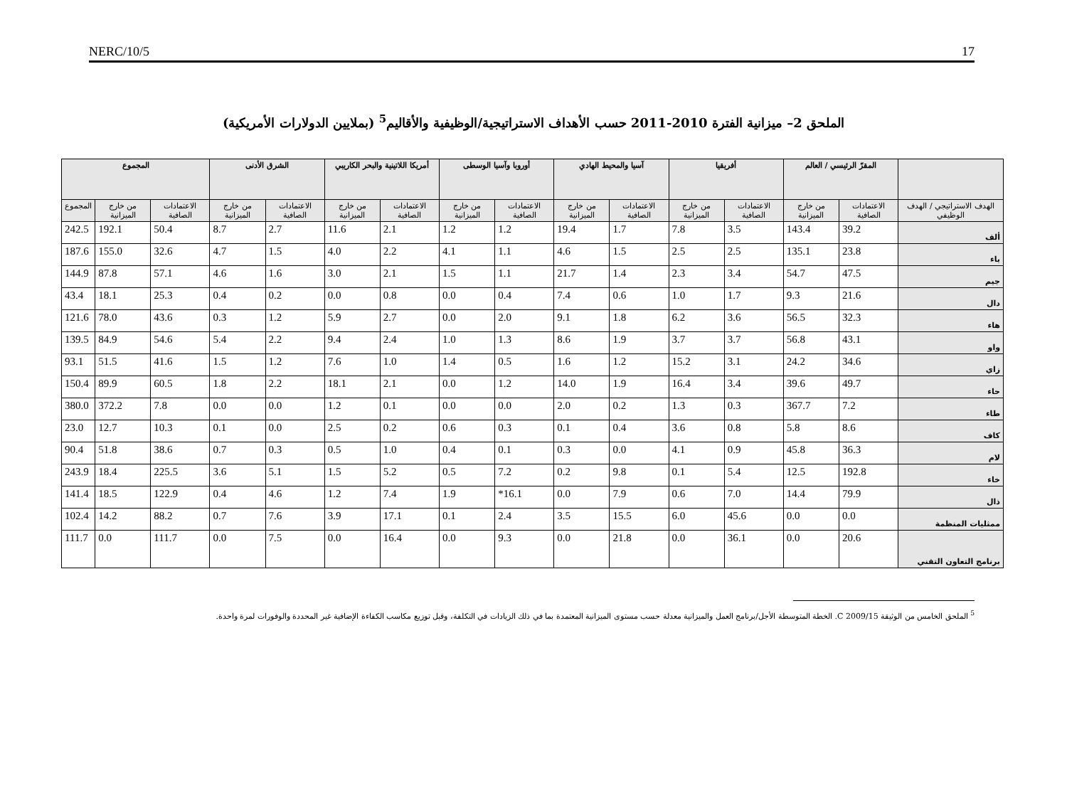NERC/10/5 17
الملحق 2– ميزانية الفترة 2010-2011 حسب الأهداف الاستراتيجية/الوظيفية والأقاليم<sup>5</sup> (بملايين الدولارات الأمريكية)
| | المقرّ الرئيسي / العالم | | أفريقيا | | آسيا والمحيط الهادي | | أوروبا وآسيا الوسطى | | أمريكا اللاتينية والبحر الكاريبي | | الشرق الأدنى | | المجموع | | |
| --- | --- | --- | --- | --- | --- | --- | --- | --- | --- | --- | --- | --- | --- | --- | --- |
| الهدف الاستراتيجي / الهدف الوظيفي | الاعتمادات الصافية | من خارج الميزانية | الاعتمادات الصافية | من خارج الميزانية | الاعتمادات الصافية | من خارج الميزانية | الاعتمادات الصافية | من خارج الميزانية | الاعتمادات الصافية | من خارج الميزانية | الاعتمادات الصافية | من خارج الميزانية | الاعتمادات الصافية | من خارج الميزانية | المجموع |
| ألف | 39.2 | 143.4 | 3.5 | 7.8 | 1.7 | 19.4 | 1.2 | 1.2 | 2.1 | 11.6 | 2.7 | 8.7 | 50.4 | 192.1 | 242.5 |
| باء | 23.8 | 135.1 | 2.5 | 2.5 | 1.5 | 4.6 | 1.1 | 4.1 | 2.2 | 4.0 | 1.5 | 4.7 | 32.6 | 155.0 | 187.6 |
| جيم | 47.5 | 54.7 | 3.4 | 2.3 | 1.4 | 21.7 | 1.1 | 1.5 | 2.1 | 3.0 | 1.6 | 4.6 | 57.1 | 87.8 | 144.9 |
| دال | 21.6 | 9.3 | 1.7 | 1.0 | 0.6 | 7.4 | 0.4 | 0.0 | 0.8 | 0.0 | 0.2 | 0.4 | 25.3 | 18.1 | 43.4 |
| هاء | 32.3 | 56.5 | 3.6 | 6.2 | 1.8 | 9.1 | 2.0 | 0.0 | 2.7 | 5.9 | 1.2 | 0.3 | 43.6 | 78.0 | 121.6 |
| واو | 43.1 | 56.8 | 3.7 | 3.7 | 1.9 | 8.6 | 1.3 | 1.0 | 2.4 | 9.4 | 2.2 | 5.4 | 54.6 | 84.9 | 139.5 |
| زاي | 34.6 | 24.2 | 3.1 | 15.2 | 1.2 | 1.6 | 0.5 | 1.4 | 1.0 | 7.6 | 1.2 | 1.5 | 41.6 | 51.5 | 93.1 |
| حاء | 49.7 | 39.6 | 3.4 | 16.4 | 1.9 | 14.0 | 1.2 | 0.0 | 2.1 | 18.1 | 2.2 | 1.8 | 60.5 | 89.9 | 150.4 |
| طاء | 7.2 | 367.7 | 0.3 | 1.3 | 0.2 | 2.0 | 0.0 | 0.0 | 0.1 | 1.2 | 0.0 | 0.0 | 7.8 | 372.2 | 380.0 |
| كاف | 8.6 | 5.8 | 0.8 | 3.6 | 0.4 | 0.1 | 0.3 | 0.6 | 0.2 | 2.5 | 0.0 | 0.1 | 10.3 | 12.7 | 23.0 |
| لام | 36.3 | 45.8 | 0.9 | 4.1 | 0.0 | 0.3 | 0.1 | 0.4 | 1.0 | 0.5 | 0.3 | 0.7 | 38.6 | 51.8 | 90.4 |
| خاء | 192.8 | 12.5 | 5.4 | 0.1 | 9.8 | 0.2 | 7.2 | 0.5 | 5.2 | 1.5 | 5.1 | 3.6 | 225.5 | 18.4 | 243.9 |
| ذال | 79.9 | 14.4 | 7.0 | 0.6 | 7.9 | 0.0 | 16.1* | 1.9 | 7.4 | 1.2 | 4.6 | 0.4 | 122.9 | 18.5 | 141.4 |
| ممثليات المنظمة | 0.0 | 0.0 | 45.6 | 6.0 | 15.5 | 3.5 | 2.4 | 0.1 | 17.1 | 3.9 | 7.6 | 0.7 | 88.2 | 14.2 | 102.4 |
| برنامج التعاون التقني | 20.6 | 0.0 | 36.1 | 0.0 | 21.8 | 0.0 | 9.3 | 0.0 | 16.4 | 0.0 | 7.5 | 0.0 | 111.7 | 0.0 | 111.7 |
<sup>5</sup> الملحق الخامس من الوثيقة C 2009/15. الخطة المتوسطة الأجل/برنامج العمل والميزانية معدلة حسب مستوى الميزانية المعتمدة بما في ذلك الزيادات في التكلفة، وقبل توزيع مكاسب الكفاءة الإضافية غير المحددة والوفورات لمرة واحدة.